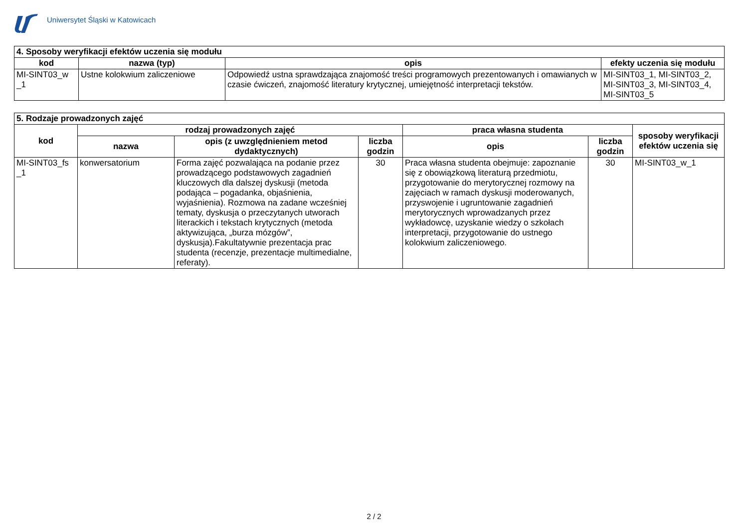Uniwersytet Śląski w Katowicach
| 4. Sposoby weryfikacji efektów uczenia się modułu | | | |
| kod | nazwa (typ) | opis | efekty uczenia się modułu |
| MI-SINT03_w _1 | Ustne kolokwium zaliczeniowe | Odpowiedź ustna sprawdzająca znajomość treści programowych prezentowanych i omawianych w czasie ćwiczeń, znajomość literatury krytycznej, umiejętność interpretacji tekstów. | MI-SINT03_1, MI-SINT03_2, MI-SINT03_3, MI-SINT03_4, MI-SINT03_5 |
| 5. Rodzaje prowadzonych zajęć | | | | | | |
| kod | rodzaj prowadzonych zajęć | | | praca własna studenta | | sposoby weryfikacji efektów uczenia się |
| | nazwa | opis (z uwzględnieniem metod dydaktycznych) | liczba godzin | opis | liczba godzin | |
| MI-SINT03_fs _1 | konwersatorium | Forma zajęć pozwalająca na podanie przez prowadzącego podstawowych zagadnień kluczowych dla dalszej dyskusji (metoda podająca – pogadanka, objaśnienia, wyjaśnienia). Rozmowa na zadane wcześniej tematy, dyskusja o przeczytanych utworach literackich i tekstach krytycznych (metoda aktywizująca, „burza mózgów”, dyskusja).Fakultatywnie prezentacja prac studenta (recenzje, prezentacje multimedialne, referaty). | 30 | Praca własna studenta obejmuje: zapoznanie się z obowiązkową literaturą przedmiotu, przygotowanie do merytorycznej rozmowy na zajęciach w ramach dyskusji moderowanych, przyswojenie i ugruntowanie zagadnień merytorycznych wprowadzanych przez wykładowcę, uzyskanie wiedzy o szkołach interpretacji, przygotowanie do ustnego kolokwium zaliczeniowego. | 30 | MI-SINT03_w_1 |
2 / 2